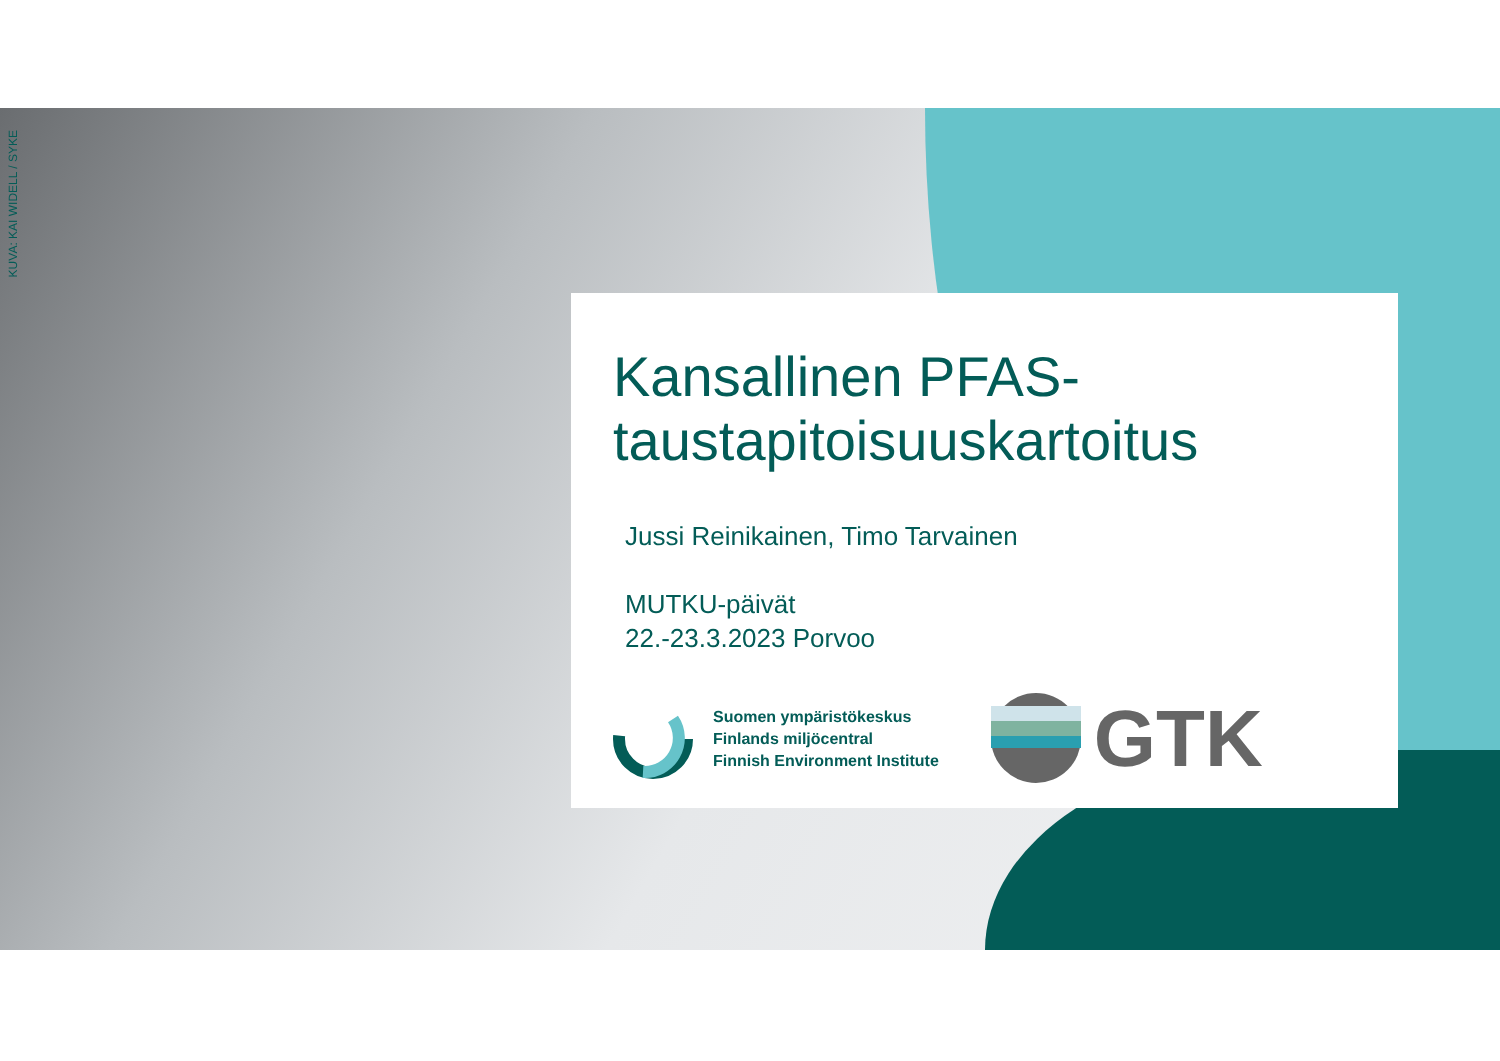KUVA: KAI WIDELL / SYKE
Kansallinen PFAS-
taustapitoisuuskartoitus
Jussi Reinikainen, Timo Tarvainen
MUTKU-päivät
22.-23.3.2023 Porvoo
Suomen ympäristökeskus
Finlands miljöcentral
Finnish Environment Institute
GTK